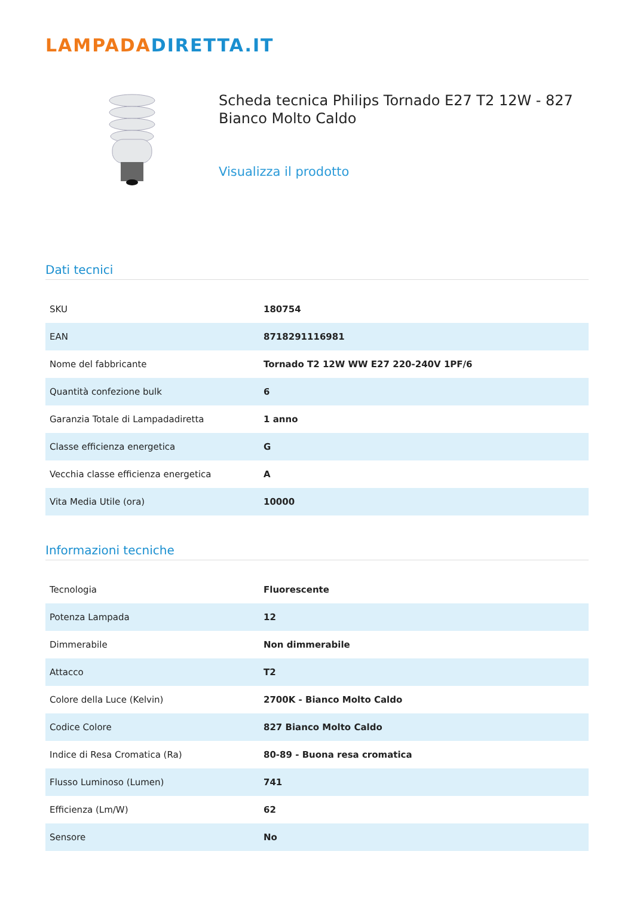LAMPADADIRETTA.IT
Scheda tecnica Philips Tornado E27 T2 12W - 827 Bianco Molto Caldo
Visualizza il prodotto
Dati tecnici
| SKU | 180754 |
| EAN | 8718291116981 |
| Nome del fabbricante | Tornado T2 12W WW E27 220-240V 1PF/6 |
| Quantità confezione bulk | 6 |
| Garanzia Totale di Lampadadiretta | 1 anno |
| Classe efficienza energetica | G |
| Vecchia classe efficienza energetica | A |
| Vita Media Utile (ora) | 10000 |
Informazioni tecniche
| Tecnologia | Fluorescente |
| Potenza Lampada | 12 |
| Dimmerabile | Non dimmerabile |
| Attacco | T2 |
| Colore della Luce (Kelvin) | 2700K - Bianco Molto Caldo |
| Codice Colore | 827 Bianco Molto Caldo |
| Indice di Resa Cromatica (Ra) | 80-89 - Buona resa cromatica |
| Flusso Luminoso (Lumen) | 741 |
| Efficienza (Lm/W) | 62 |
| Sensore | No |